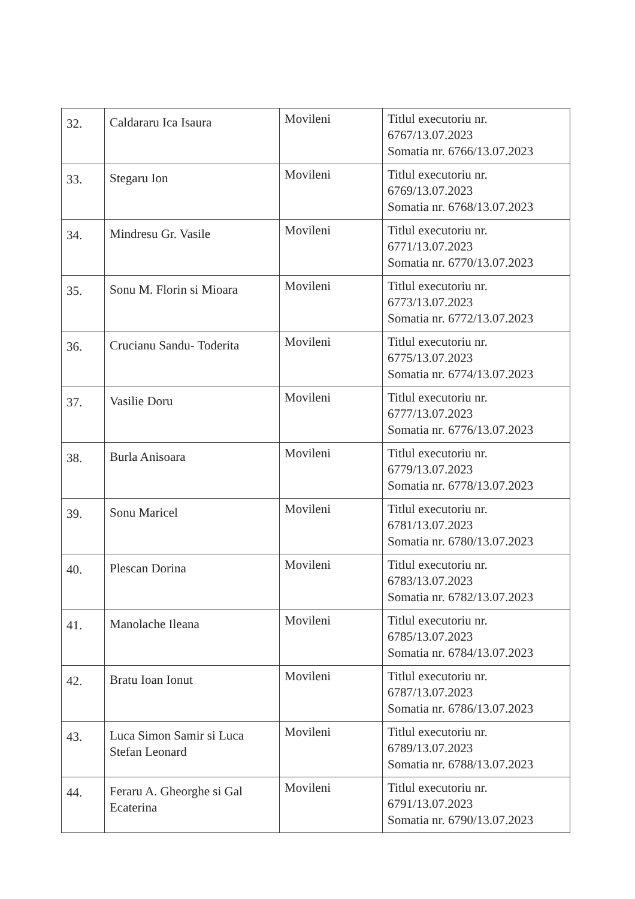| 32. | Caldararu Ica Isaura | Movileni | Titlul executoriu nr. 6767/13.07.2023 Somatia nr. 6766/13.07.2023 |
| 33. | Stegaru Ion | Movileni | Titlul executoriu nr. 6769/13.07.2023 Somatia nr. 6768/13.07.2023 |
| 34. | Mindresu Gr. Vasile | Movileni | Titlul executoriu nr. 6771/13.07.2023 Somatia nr. 6770/13.07.2023 |
| 35. | Sonu M. Florin si Mioara | Movileni | Titlul executoriu nr. 6773/13.07.2023 Somatia nr. 6772/13.07.2023 |
| 36. | Crucianu Sandu- Toderita | Movileni | Titlul executoriu nr. 6775/13.07.2023 Somatia nr. 6774/13.07.2023 |
| 37. | Vasilie Doru | Movileni | Titlul executoriu nr. 6777/13.07.2023 Somatia nr. 6776/13.07.2023 |
| 38. | Burla Anisoara | Movileni | Titlul executoriu nr. 6779/13.07.2023 Somatia nr. 6778/13.07.2023 |
| 39. | Sonu Maricel | Movileni | Titlul executoriu nr. 6781/13.07.2023 Somatia nr. 6780/13.07.2023 |
| 40. | Plescan Dorina | Movileni | Titlul executoriu nr. 6783/13.07.2023 Somatia nr. 6782/13.07.2023 |
| 41. | Manolache Ileana | Movileni | Titlul executoriu nr. 6785/13.07.2023 Somatia nr. 6784/13.07.2023 |
| 42. | Bratu Ioan Ionut | Movileni | Titlul executoriu nr. 6787/13.07.2023 Somatia nr. 6786/13.07.2023 |
| 43. | Luca Simon Samir si Luca Stefan Leonard | Movileni | Titlul executoriu nr. 6789/13.07.2023 Somatia nr. 6788/13.07.2023 |
| 44. | Feraru A. Gheorghe si Gal Ecaterina | Movileni | Titlul executoriu nr. 6791/13.07.2023 Somatia nr. 6790/13.07.2023 |